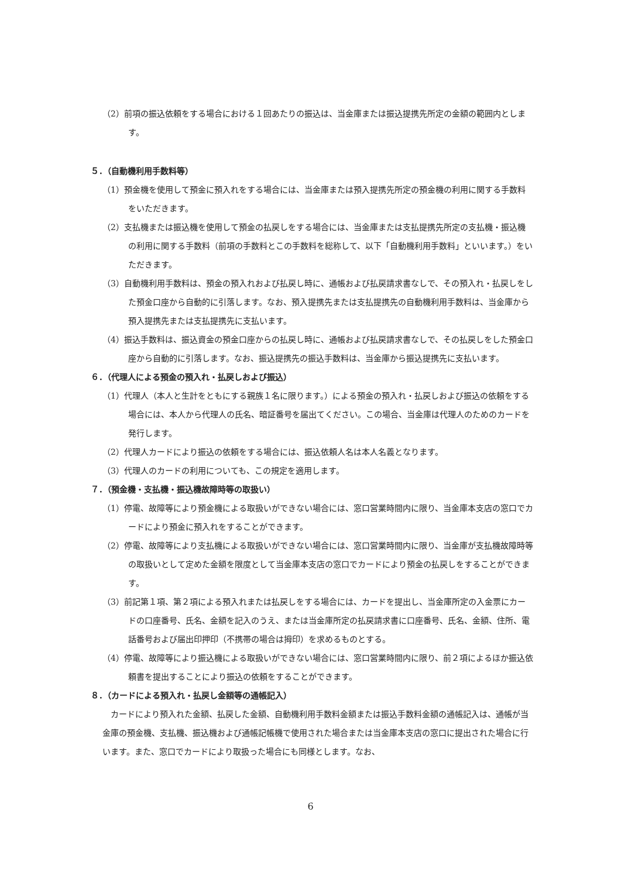（2）前項の振込依頼をする場合における１回あたりの振込は、当金庫または振込提携先所定の金額の範囲内とします。
５．（自動機利用手数料等）
（1）預金機を使用して預金に預入れをする場合には、当金庫または預入提携先所定の預金機の利用に関する手数料をいただきます。
（2）支払機または振込機を使用して預金の払戻しをする場合には、当金庫または支払提携先所定の支払機・振込機の利用に関する手数料（前項の手数料とこの手数料を総称して、以下「自動機利用手数料」といいます。）をいただきます。
（3）自動機利用手数料は、預金の預入れおよび払戻し時に、通帳および払戻請求書なしで、その預入れ・払戻しをした預金口座から自動的に引落します。なお、預入提携先または支払提携先の自動機利用手数料は、当金庫から預入提携先または支払提携先に支払います。
（4）振込手数料は、振込資金の預金口座からの払戻し時に、通帳および払戻請求書なしで、その払戻しをした預金口座から自動的に引落します。なお、振込提携先の振込手数料は、当金庫から振込提携先に支払います。
６．（代理人による預金の預入れ・払戻しおよび振込）
（1）代理人（本人と生計をともにする親族１名に限ります。）による預金の預入れ・払戻しおよび振込の依頼をする場合には、本人から代理人の氏名、暗証番号を届出てください。この場合、当金庫は代理人のためのカードを発行します。
（2）代理人カードにより振込の依頼をする場合には、振込依頼人名は本人名義となります。
（3）代理人のカードの利用についても、この規定を適用します。
７．（預金機・支払機・振込機故障時等の取扱い）
（1）停電、故障等により預金機による取扱いができない場合には、窓口営業時間内に限り、当金庫本支店の窓口でカードにより預金に預入れをすることができます。
（2）停電、故障等により支払機による取扱いができない場合には、窓口営業時間内に限り、当金庫が支払機故障時等の取扱いとして定めた金額を限度として当金庫本支店の窓口でカードにより預金の払戻しをすることができます。
（3）前記第１項、第２項による預入れまたは払戻しをする場合には、カードを提出し、当金庫所定の入金票にカードの口座番号、氏名、金額を記入のうえ、または当金庫所定の払戻請求書に口座番号、氏名、金額、住所、電話番号および届出印押印（不携帯の場合は拇印）を求めるものとする。
（4）停電、故障等により振込機による取扱いができない場合には、窓口営業時間内に限り、前２項によるほか振込依頼書を提出することにより振込の依頼をすることができます。
８．（カードによる預入れ・払戻し金額等の通帳記入）
カードにより預入れた金額、払戻した金額、自動機利用手数料金額または振込手数料金額の通帳記入は、通帳が当金庫の預金機、支払機、振込機および通帳記帳機で使用された場合または当金庫本支店の窓口に提出された場合に行います。また、窓口でカードにより取扱った場合にも同様とします。なお、
6